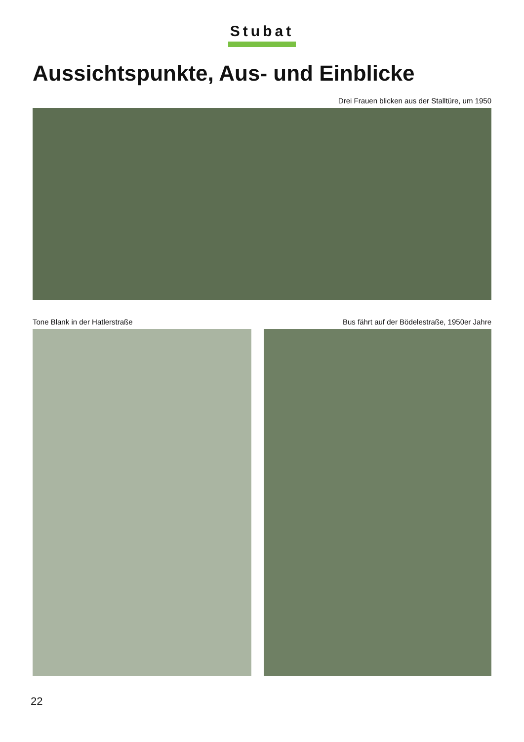Stubat
Aussichtspunkte, Aus- und Einblicke
Drei Frauen blicken aus der Stalltüre, um 1950
Tone Blank in der Hatlerstraße Bus fährt auf der Bödelestraße, 1950er Jahre
22